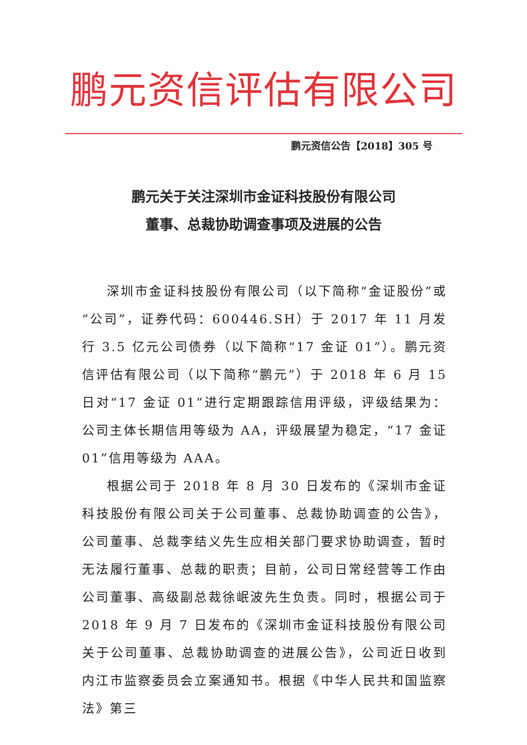鹏元资信评估有限公司
鹏元资信公告【2018】305 号
鹏元关于关注深圳市金证科技股份有限公司
董事、总裁协助调查事项及进展的公告
深圳市金证科技股份有限公司（以下简称“金证股份”或“公司”，证券代码：600446.SH）于 2017 年 11 月发行 3.5 亿元公司债券（以下简称“17 金证 01”）。鹏元资信评估有限公司（以下简称“鹏元”）于 2018 年 6 月 15 日对“17 金证 01”进行定期跟踪信用评级，评级结果为：公司主体长期信用等级为 AA，评级展望为稳定，“17 金证 01”信用等级为 AAA。
根据公司于 2018 年 8 月 30 日发布的《深圳市金证科技股份有限公司关于公司董事、总裁协助调查的公告》，公司董事、总裁李结义先生应相关部门要求协助调查，暂时无法履行董事、总裁的职责；目前，公司日常经营等工作由公司董事、高级副总裁徐岷波先生负责。同时，根据公司于 2018 年 9 月 7 日发布的《深圳市金证科技股份有限公司关于公司董事、总裁协助调查的进展公告》，公司近日收到内江市监察委员会立案通知书。根据《中华人民共和国监察法》第三